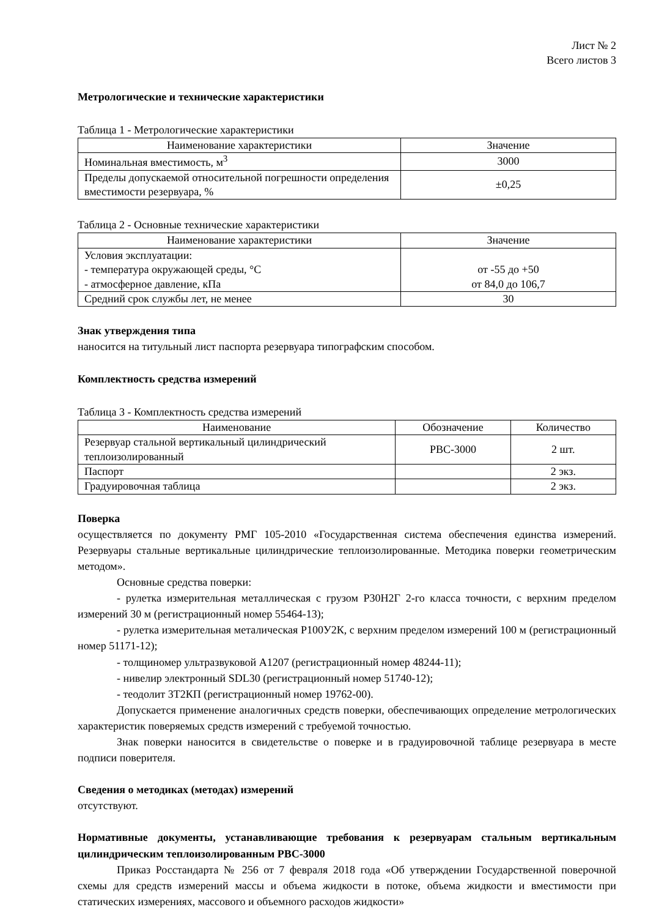Лист № 2
Всего листов 3
Метрологические и технические характеристики
Таблица 1 - Метрологические характеристики
| Наименование характеристики | Значение |
| --- | --- |
| Номинальная вместимость, м<sup>3</sup> | 3000 |
| Пределы допускаемой относительной погрешности определения вместимости резервуара, % | ±0,25 |
Таблица 2 - Основные технические характеристики
| Наименование характеристики | Значение |
| --- | --- |
| Условия эксплуатации: - температура окружающей среды, °С - атмосферное давление, кПа | от -55 до +50 от 84,0 до 106,7 |
| Средний срок службы лет, не менее | 30 |
Знак утверждения типа
наносится на титульный лист паспорта резервуара типографским способом.
Комплектность средства измерений
Таблица 3 - Комплектность средства измерений
| Наименование | Обозначение | Количество |
| --- | --- | --- |
| Резервуар стальной вертикальный цилиндрический теплоизолированный | РВС-3000 | 2 шт. |
| Паспорт | | 2 экз. |
| Градуировочная таблица | | 2 экз. |
Поверка
осуществляется по документу РМГ 105-2010 «Государственная система обеспечения единства измерений. Резервуары стальные вертикальные цилиндрические теплоизолированные. Методика поверки геометрическим методом».
Основные средства поверки:
- рулетка измерительная металлическая с грузом Р30Н2Г 2-го класса точности, с верхним пределом измерений 30 м (регистрационный номер 55464-13);
- рулетка измерительная металическая Р100У2К, с верхним пределом измерений 100 м (регистрационный номер 51171-12);
- толщиномер ультразвуковой А1207 (регистрационный номер 48244-11);
- нивелир электронный SDL30 (регистрационный номер 51740-12);
- теодолит 3Т2КП (регистрационный номер 19762-00).
Допускается применение аналогичных средств поверки, обеспечивающих определение метрологических характеристик поверяемых средств измерений с требуемой точностью.
Знак поверки наносится в свидетельстве о поверке и в градуировочной таблице резервуара в месте подписи поверителя.
Сведения о методиках (методах) измерений
отсутствуют.
Нормативные документы, устанавливающие требования к резервуарам стальным вертикальным цилиндрическим теплоизолированным РВС-3000
Приказ Росстандарта № 256 от 7 февраля 2018 года «Об утверждении Государственной поверочной схемы для средств измерений массы и объема жидкости в потоке, объема жидкости и вместимости при статических измерениях, массового и объемного расходов жидкости»